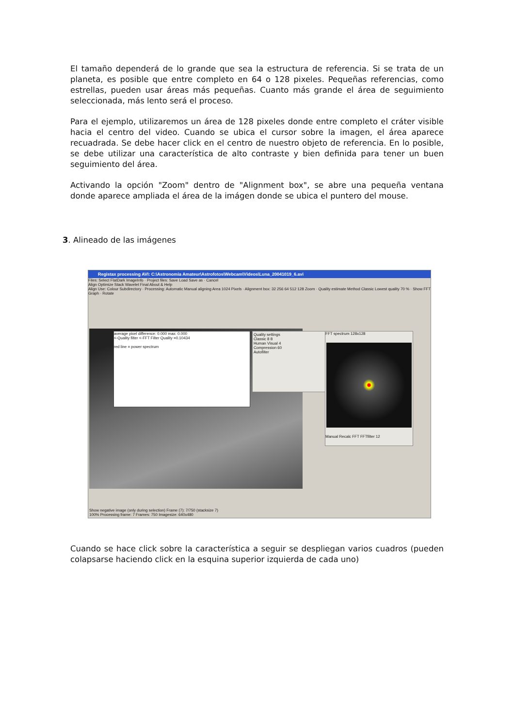El tamaño dependerá de lo grande que sea la estructura de referencia. Si se trata de un planeta, es posible que entre completo en 64 o 128 pixeles. Pequeñas referencias, como estrellas, pueden usar áreas más pequeñas. Cuanto más grande el área de seguimiento seleccionada, más lento será el proceso.
Para el ejemplo, utilizaremos un área de 128 pixeles donde entre completo el cráter visible hacia el centro del video. Cuando se ubica el cursor sobre la imagen, el área aparece recuadrada. Se debe hacer click en el centro de nuestro objeto de referencia. En lo posible, se debe utilizar una característica de alto contraste y bien definida para tener un buen seguimiento del área.
Activando la opción "Zoom" dentro de "Alignment box", se abre una pequeña ventana donde aparece ampliada el área de la imágen donde se ubica el puntero del mouse.
3. Alineado de las imágenes
Registax processing AVI: C:\Astronomia Amateur\Astrofotos\Webcam\Videos\Luna_20041019_6.avi
Files: Select FlatDark ImageInfo · Project files: Save Load Save as · Cancel
Align Optimize Stack Wavelet Final About & Help
Align Use: Colour Subdirectory · Processing: Automatic Manual aligning Area 1024 Pixels · Alignment box: 32 256 64 512 128 Zoom · Quality estimate Method Classic Lowest quality 70 % · Show FFT Graph · Rotate
average pixel difference: 0.000 max: 0.000
<-Quality filter <-FFT Filter Quality =0.10434
red line = power spectrum
Quality settings
Classic 8 8
Human Visual 4
Compression 60
Autofilter
FFT spectrum 128x128
Manual Recalc FFT FFTfilter 12
Show negative image (only during selection) Frame (7): 7/750 (stacksize 7)
100% Processing frame: 7 Frames: 750 Imagesize: 640x480
Cuando se hace click sobre la característica a seguir se despliegan varios cuadros (pueden colapsarse haciendo click en la esquina superior izquierda de cada uno)